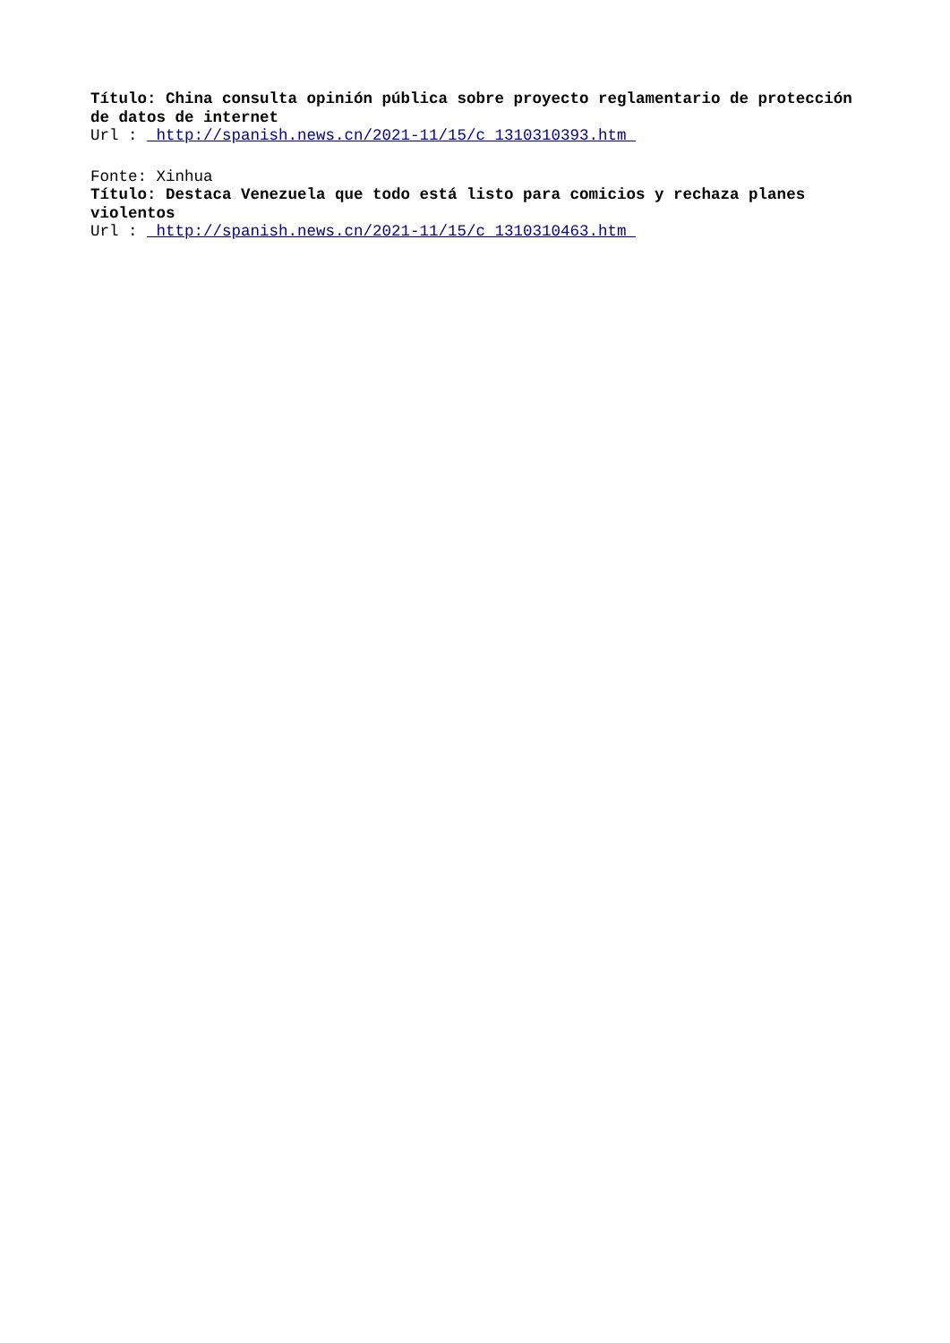Título: China consulta opinión pública sobre proyecto reglamentario de protección de datos de internet
Url : http://spanish.news.cn/2021-11/15/c_1310310393.htm
Fonte: Xinhua
Título: Destaca Venezuela que todo está listo para comicios y rechaza planes violentos
Url : http://spanish.news.cn/2021-11/15/c_1310310463.htm